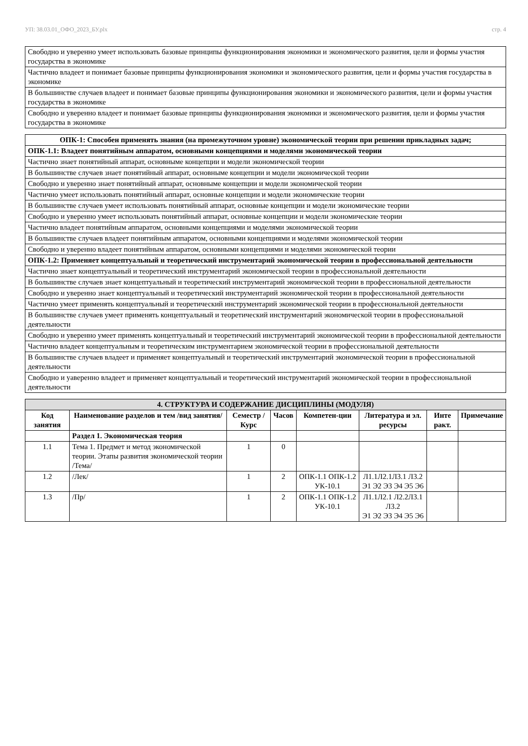УП: 38.03.01_ОФО_2023_БУ.plx стр. 4
| Свободно и уверенно умеет использовать базовые принципы функционирования экономики и экономического развития, цели и формы участия государства в экономике |
| Частично владеет и понимает базовые принципы функционирования экономики и экономического развития, цели и формы участия государства в экономике |
| В большинстве случаев владеет и понимает базовые принципы функционирования экономики и экономического развития, цели и формы участия государства в экономике |
| Свободно и уверенно владеет и понимает базовые принципы функционирования экономики и экономического развития, цели и формы участия государства в экономике |
| ОПК-1: Способен применять знания (на промежуточном уровне) экономической теории при решении прикладных задач; |
| ОПК-1.1: Владеет понятийным аппаратом, основными концепциями и моделями экономической теории |
| Частично знает понятийный аппарат, основныме концепции и модели экономической теории |
| В большинстве случаев знает понятийный аппарат, основныме концепции и модели экономической теории |
| Свободно и уверенно знает понятийный аппарат, основныме концепции и модели экономической теории |
| Частично умеет использовать понятийный аппарат, основные концепции и модели экономические теории |
| В большинстве случаев умеет использовать понятийный аппарат, основные концепции и модели экономические теории |
| Свободно и уверенно умеет использовать понятийный аппарат, основные концепции и модели экономические теории |
| Частично владеет понятийным аппаратом, основными концепциями и моделями экономической теории |
| В большинстве случаев владеет понятийным аппаратом, основными концепциями и моделями экономической теории |
| Свободно и уверенно владеет понятийным аппаратом, основными концепциями и моделями экономической теории |
| ОПК-1.2: Применяет концептуальный и теоретический инструментарий экономической теории в профессиональной деятельности |
| Частично знает концептуальный и теоретический инструментарий экономической теории в профессиональной деятельности |
| В большинстве случаев знает концептуальный и теоретический инструментарий экономической теории в профессиональной деятельности |
| Свободно и уверенно знает концептуальный и теоретический инструментарий экономической теории в профессиональной деятельности |
| Частично умеет применять концептуальный и теоретический инструментарий экономической теории в профессиональной деятельности |
| В большинстве случаев умеет применять концептуальный и теоретический инструментарий экономической теории в профессиональной деятельности |
| Свободно и уверенно умеет применять концептуальный и теоретический инструментарий экономической теории в профессиональной деятельности |
| Частично владеет концептуальным и теоретическим инструментарием экономической теории в профессиональной деятельности |
| В большинстве случаев владеет и применяет концептуальный и теоретический инструментарий экономической теории в профессиональной деятельности |
| Свободно и уаверенно владеет и применяет концептуальный и теоретический инструментарий экономической теории в профессиональной деятельности |
| 4. СТРУКТУРА И СОДЕРЖАНИЕ ДИСЦИПЛИНЫ (МОДУЛЯ) | | | | | | | |
| --- | --- | --- | --- | --- | --- | --- | --- |
| Код занятия | Наименование разделов и тем /вид занятия/ | Семестр / Курс | Часов | Компетен-ции | Литература и эл. ресурсы | Инте ракт. | Примечание |
| | Раздел 1. Экономическая теория | | | | | | |
| 1.1 | Тема 1. Предмет и метод экономической теории. Этапы развития экономической теории /Тема/ | 1 | 0 | | | | |
| 1.2 | /Лек/ | 1 | 2 | ОПК-1.1 ОПК-1.2 УК-10.1 | Л1.1Л2.1Л3.1 Л3.2 Э1 Э2 Э3 Э4 Э5 Э6 | | |
| 1.3 | /Пр/ | 1 | 2 | ОПК-1.1 ОПК-1.2 УК-10.1 | Л1.1Л2.1 Л2.2Л3.1 Л3.2 Э1 Э2 Э3 Э4 Э5 Э6 | | |